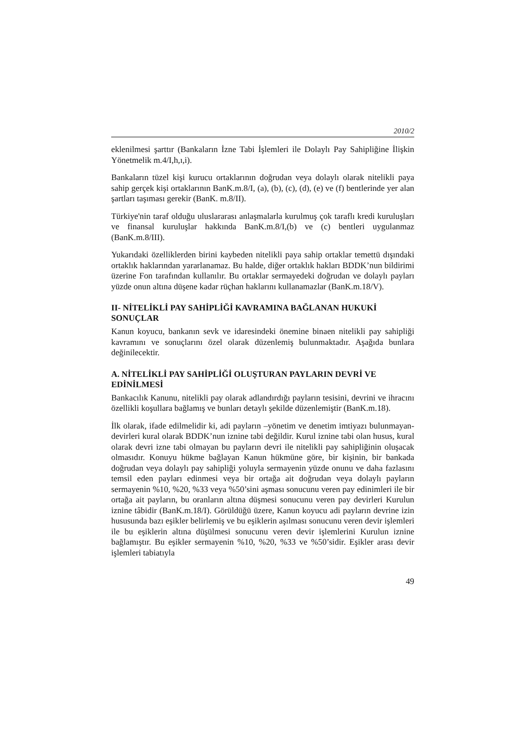2010/2
eklenilmesi şarttır (Bankaların İzne Tabi İşlemleri ile Dolaylı Pay Sahipliğine İlişkin Yönetmelik m.4/I,h,ı,i).
Bankaların tüzel kişi kurucu ortaklarının doğrudan veya dolaylı olarak nitelikli paya sahip gerçek kişi ortaklarının BanK.m.8/I, (a), (b), (c), (d), (e) ve (f) bentlerinde yer alan şartları taşıması gerekir (BanK. m.8/II).
Türkiye'nin taraf olduğu uluslararası anlaşmalarla kurulmuş çok taraflı kredi kuruluşları ve finansal kuruluşlar hakkında BanK.m.8/I,(b) ve (c) bentleri uygulanmaz (BanK.m.8/III).
Yukarıdaki özelliklerden birini kaybeden nitelikli paya sahip ortaklar temettü dışındaki ortaklık haklarından yararlanamaz. Bu halde, diğer ortaklık hakları BDDK’nun bildirimi üzerine Fon tarafından kullanılır. Bu ortaklar sermayedeki doğrudan ve dolaylı payları yüzde onun altına düşene kadar rüçhan haklarını kullanamazlar (BanK.m.18/V).
II- NİTELİKLİ PAY SAHİPLİĞİ KAVRAMINA BAĞLANAN HUKUKİ SONUÇLAR
Kanun koyucu, bankanın sevk ve idaresindeki önemine binaen nitelikli pay sahipliği kavramını ve sonuçlarını özel olarak düzenlemiş bulunmaktadır. Aşağıda bunlara değinilecektir.
A. NİTELİKLİ PAY SAHİPLİĞİ OLUŞTURAN PAYLARIN DEVRİ VE EDİNİLMESİ
Bankacılık Kanunu, nitelikli pay olarak adlandırdığı payların tesisini, devrini ve ihracını özellikli koşullara bağlamış ve bunları detaylı şekilde düzenlemiştir (BanK.m.18).
İlk olarak, ifade edilmelidir ki, adi payların –yönetim ve denetim imtiyazı bulunmayan- devirleri kural olarak BDDK’nun iznine tabi değildir. Kurul iznine tabi olan husus, kural olarak devri izne tabi olmayan bu payların devri ile nitelikli pay sahipliğinin oluşacak olmasıdır. Konuyu hükme bağlayan Kanun hükmüne göre, bir kişinin, bir bankada doğrudan veya dolaylı pay sahipliği yoluyla sermayenin yüzde onunu ve daha fazlasını temsil eden payları edinmesi veya bir ortağa ait doğrudan veya dolaylı payların sermayenin %10, %20, %33 veya %50’sini aşması sonucunu veren pay edinimleri ile bir ortağa ait payların, bu oranların altına düşmesi sonucunu veren pay devirleri Kurulun iznine tâbidir (BanK.m.18/I). Görüldüğü üzere, Kanun koyucu adi payların devrine izin hususunda bazı eşikler belirlemiş ve bu eşiklerin aşılması sonucunu veren devir işlemleri ile bu eşiklerin altına düşülmesi sonucunu veren devir işlemlerini Kurulun iznine bağlamıştır. Bu eşikler sermayenin %10, %20, %33 ve %50’sidir. Eşikler arası devir işlemleri tabiatıyla
49